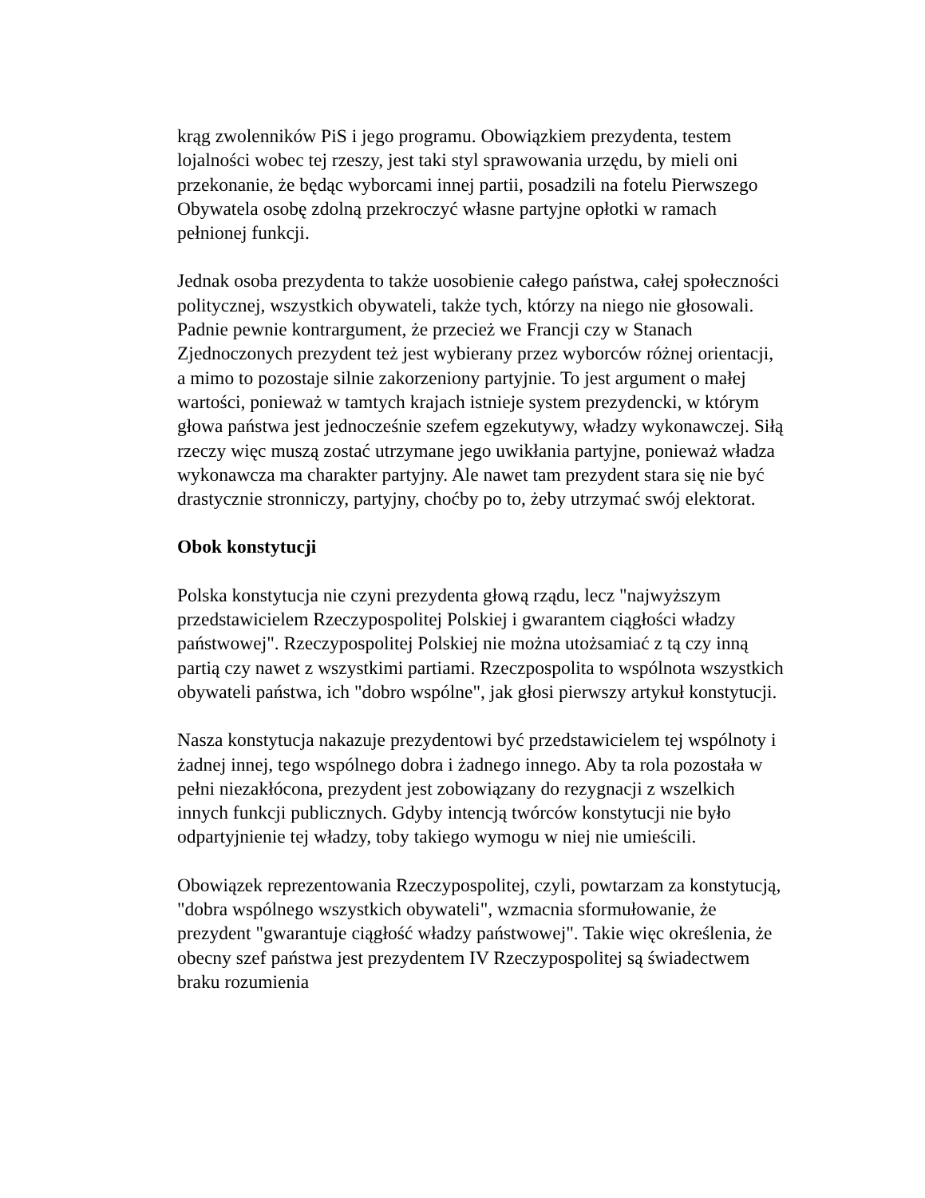krąg zwolenników PiS i jego programu. Obowiązkiem prezydenta, testem lojalności wobec tej rzeszy, jest taki styl sprawowania urzędu, by mieli oni przekonanie, że będąc wyborcami innej partii, posadzili na fotelu Pierwszego Obywatela osobę zdolną przekroczyć własne partyjne opłotki w ramach pełnionej funkcji.
Jednak osoba prezydenta to także uosobienie całego państwa, całej społeczności politycznej, wszystkich obywateli, także tych, którzy na niego nie głosowali. Padnie pewnie kontrargument, że przecież we Francji czy w Stanach Zjednoczonych prezydent też jest wybierany przez wyborców różnej orientacji, a mimo to pozostaje silnie zakorzeniony partyjnie. To jest argument o małej wartości, ponieważ w tamtych krajach istnieje system prezydencki, w którym głowa państwa jest jednocześnie szefem egzekutywy, władzy wykonawczej. Siłą rzeczy więc muszą zostać utrzymane jego uwikłania partyjne, ponieważ władza wykonawcza ma charakter partyjny. Ale nawet tam prezydent stara się nie być drastycznie stronniczy, partyjny, choćby po to, żeby utrzymać swój elektorat.
Obok konstytucji
Polska konstytucja nie czyni prezydenta głową rządu, lecz "najwyższym przedstawicielem Rzeczypospolitej Polskiej i gwarantem ciągłości władzy państwowej". Rzeczypospolitej Polskiej nie można utożsamiać z tą czy inną partią czy nawet z wszystkimi partiami. Rzeczpospolita to wspólnota wszystkich obywateli państwa, ich "dobro wspólne", jak głosi pierwszy artykuł konstytucji.
Nasza konstytucja nakazuje prezydentowi być przedstawicielem tej wspólnoty i żadnej innej, tego wspólnego dobra i żadnego innego. Aby ta rola pozostała w pełni niezakłócona, prezydent jest zobowiązany do rezygnacji z wszelkich innych funkcji publicznych. Gdyby intencją twórców konstytucji nie było odpartyjnienie tej władzy, toby takiego wymogu w niej nie umieścili.
Obowiązek reprezentowania Rzeczypospolitej, czyli, powtarzam za konstytucją, "dobra wspólnego wszystkich obywateli", wzmacnia sformułowanie, że prezydent "gwarantuje ciągłość władzy państwowej". Takie więc określenia, że obecny szef państwa jest prezydentem IV Rzeczypospolitej są świadectwem braku rozumienia